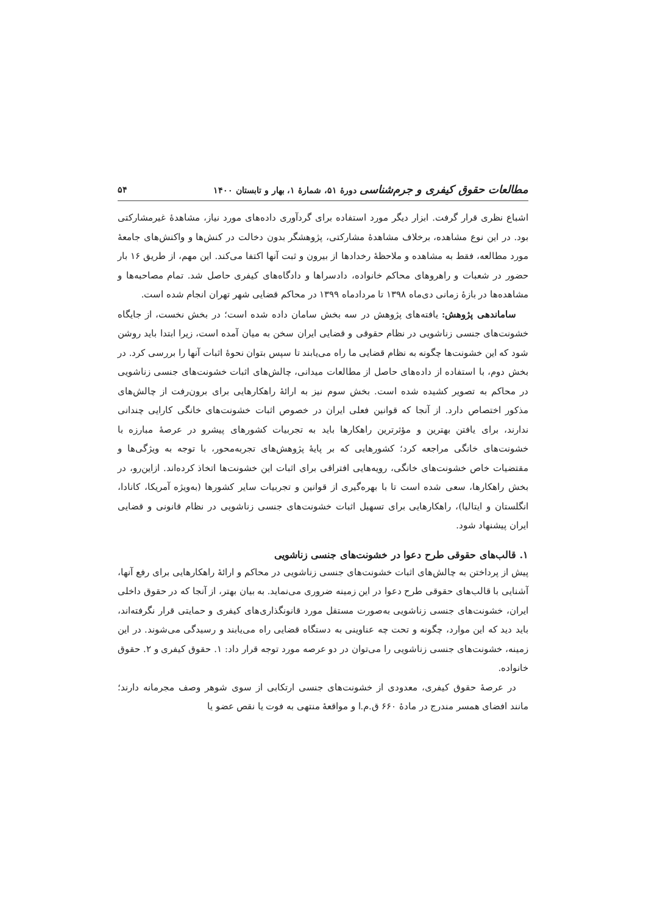مطالعات حقوق کیفری و جرم‌شناسی دورهٔ ۵۱، شمارهٔ ۱، بهار و تابستان ۱۴۰۰ ۵۴
اشباع نظری قرار گرفت. ابزار دیگر مورد استفاده برای گردآوری داده‌های مورد نیاز، مشاهدهٔ غیرمشارکتی بود. در این نوع مشاهده، برخلاف مشاهدهٔ مشارکتی، پژوهشگر بدون دخالت در کنش‌ها و واکنش‌های جامعهٔ مورد مطالعه، فقط به مشاهده و ملاحظهٔ رخدادها از بیرون و ثبت آنها اکتفا می‌کند. این مهم، از طریق ۱۶ بار حضور در شعبات و راهروهای محاکم خانواده، دادسراها و دادگاه‌های کیفری حاصل شد. تمام مصاحبه‌ها و مشاهده‌ها در بازهٔ زمانی دی‌ماه ۱۳۹۸ تا مردادماه ۱۳۹۹ در محاکم قضایی شهر تهران انجام شده است.
ساماندهی پژوهش: یافته‌های پژوهش در سه بخش سامان داده شده است؛ در بخش نخست، از جایگاه خشونت‌های جنسی زناشویی در نظام حقوقی و قضایی ایران سخن به میان آمده است، زیرا ابتدا باید روشن شود که این خشونت‌ها چگونه به نظام قضایی ما راه می‌یابند تا سپس بتوان نحوهٔ اثبات آنها را بررسی کرد. در بخش دوم، با استفاده از داده‌های حاصل از مطالعات میدانی، چالش‌های اثبات خشونت‌های جنسی زناشویی در محاکم به تصویر کشیده شده است. بخش سوم نیز به ارائهٔ راهکارهایی برای برون‌رفت از چالش‌های مذکور اختصاص دارد. از آنجا که قوانین فعلی ایران در خصوص اثبات خشونت‌های خانگی کارایی چندانی ندارند، برای یافتن بهترین و مؤثرترین راهکارها باید به تجربیات کشورهای پیشرو در عرصهٔ مبارزه با خشونت‌های خانگی مراجعه کرد؛ کشورهایی که بر پایهٔ پژوهش‌های تجربه‌محور، با توجه به ویژگی‌ها و مقتضیات خاص خشونت‌های خانگی، رویه‌هایی افتراقی برای اثبات این خشونت‌ها اتخاذ کرده‌اند. ازاین‌رو، در بخش راهکارها، سعی شده است تا با بهره‌گیری از قوانین و تجربیات سایر کشورها (به‌ویژه آمریکا، کانادا، انگلستان و ایتالیا)، راهکارهایی برای تسهیل اثبات خشونت‌های جنسی زناشویی در نظام قانونی و قضایی ایران پیشنهاد شود.
۱. قالب‌های حقوقی طرح دعوا در خشونت‌های جنسی زناشویی
پیش از پرداختن به چالش‌های اثبات خشونت‌های جنسی زناشویی در محاکم و ارائهٔ راهکارهایی برای رفع آنها، آشنایی با قالب‌های حقوقی طرح دعوا در این زمینه ضروری می‌نماید. به بیان بهتر، از آنجا که در حقوق داخلی ایران، خشونت‌های جنسی زناشویی به‌صورت مستقل مورد قانونگذاری‌های کیفری و حمایتی قرار نگرفته‌اند، باید دید که این موارد، چگونه و تحت چه عناوینی به دستگاه قضایی راه می‌یابند و رسیدگی می‌شوند. در این زمینه، خشونت‌های جنسی زناشویی را می‌توان در دو عرصه مورد توجه قرار داد: ۱. حقوق کیفری و ۲. حقوق خانواده.
در عرصهٔ حقوق کیفری، معدودی از خشونت‌های جنسی ارتکابی از سوی شوهر وصف مجرمانه دارند؛ مانند افضای همسر مندرج در مادهٔ ۶۶۰ ق.م.ا و مواقعهٔ منتهی به فوت یا نقص عضو یا